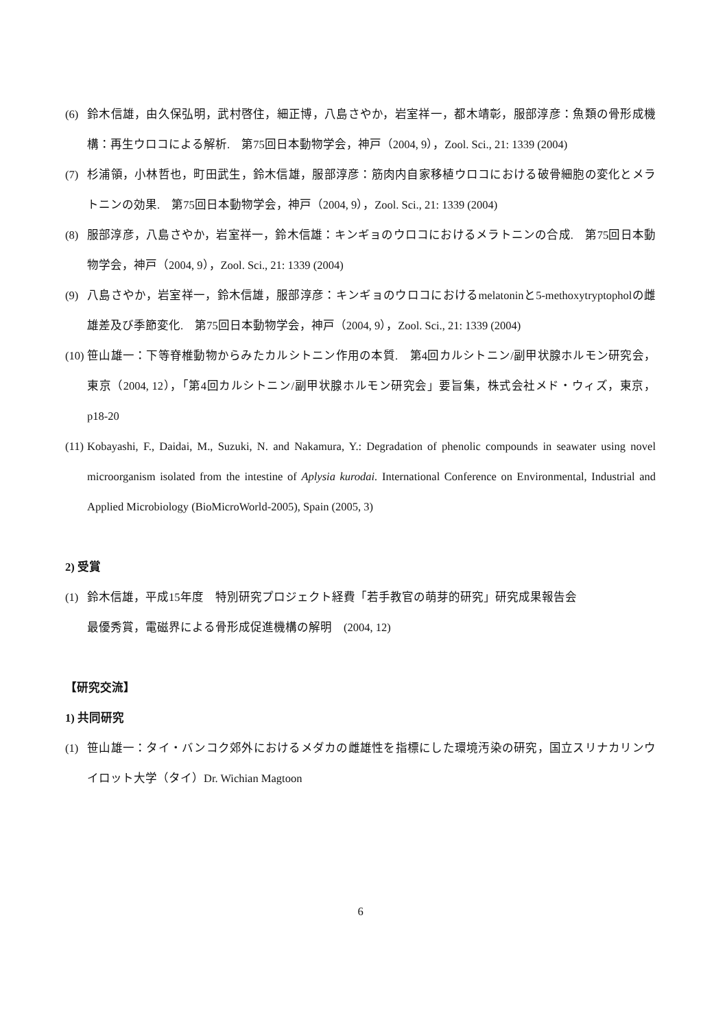(6) 鈴木信雄，由久保弘明，武村啓住，細正博，八島さやか，岩室祥一，都木靖彰，服部淳彦：魚類の骨形成機構：再生ウロコによる解析.　第75回日本動物学会，神戸（2004, 9），Zool. Sci., 21: 1339 (2004)
(7) 杉浦領，小林哲也，町田武生，鈴木信雄，服部淳彦：筋肉内自家移植ウロコにおける破骨細胞の変化とメラトニンの効果.　第75回日本動物学会，神戸（2004, 9），Zool. Sci., 21: 1339 (2004)
(8) 服部淳彦，八島さやか，岩室祥一，鈴木信雄：キンギョのウロコにおけるメラトニンの合成.　第75回日本動物学会，神戸（2004, 9），Zool. Sci., 21: 1339 (2004)
(9) 八島さやか，岩室祥一，鈴木信雄，服部淳彦：キンギョのウロコにおけるmelatoninと5-methoxytryptopholの雌雄差及び季節変化.　第75回日本動物学会，神戸（2004, 9），Zool. Sci., 21: 1339 (2004)
(10) 笹山雄一：下等脊椎動物からみたカルシトニン作用の本質.　第4回カルシトニン/副甲状腺ホルモン研究会，東京（2004, 12），「第4回カルシトニン/副甲状腺ホルモン研究会」要旨集，株式会社メド・ウィズ，東京，p18-20
(11) Kobayashi, F., Daidai, M., Suzuki, N. and Nakamura, Y.: Degradation of phenolic compounds in seawater using novel microorganism isolated from the intestine of Aplysia kurodai. International Conference on Environmental, Industrial and Applied Microbiology (BioMicroWorld-2005), Spain (2005, 3)
2) 受賞
(1) 鈴木信雄，平成15年度　特別研究プロジェクト経費「若手教官の萌芽的研究」研究成果報告会
最優秀賞，電磁界による骨形成促進機構の解明　(2004, 12)
【研究交流】
1) 共同研究
(1) 笹山雄一：タイ・バンコク郊外におけるメダカの雌雄性を指標にした環境汚染の研究，国立スリナカリンウイロット大学（タイ）Dr. Wichian Magtoon
6